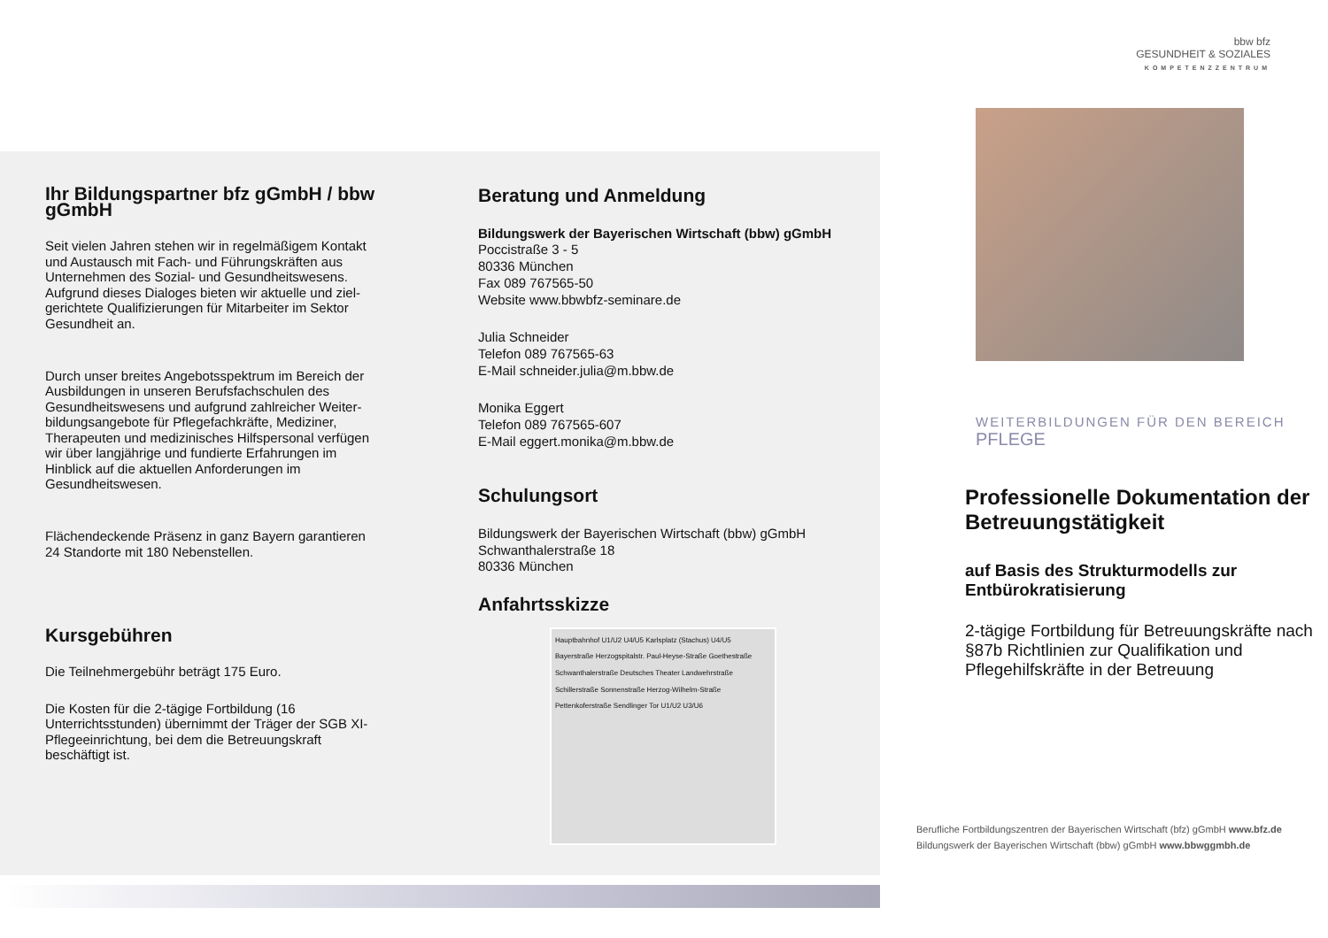Ihr Bildungspartner bfz gGmbH / bbw gGmbH
Seit vielen Jahren stehen wir in regelmäßigem Kontakt und Austausch mit Fach- und Führungskräften aus Unternehmen des Sozial- und Gesundheitswesens. Aufgrund dieses Dialoges bieten wir aktuelle und ziel-gerichtete Qualifizierungen für Mitarbeiter im Sektor Gesundheit an.
Durch unser breites Angebotsspektrum im Bereich der Ausbildungen in unseren Berufsfachschulen des Gesundheitswesens und aufgrund zahlreicher Weiter-bildungsangebote für Pflegefachkräfte, Mediziner, Therapeuten und medizinisches Hilfspersonal verfügen wir über langjährige und fundierte Erfahrungen im Hinblick auf die aktuellen Anforderungen im Gesundheitswesen.
Flächendeckende Präsenz in ganz Bayern garantieren 24 Standorte mit 180 Nebenstellen.
Kursgebühren
Die Teilnehmergebühr beträgt 175 Euro.
Die Kosten für die 2-tägige Fortbildung (16 Unterrichtsstunden) übernimmt der Träger der SGB XI-Pflegeeinrichtung, bei dem die Betreuungskraft beschäftigt ist.
Beratung und Anmeldung
Bildungswerk der Bayerischen Wirtschaft (bbw) gGmbH
Poccistraße 3 - 5
80336 München
Fax 089 767565-50
Website www.bbwbfz-seminare.de
Julia Schneider
Telefon 089 767565-63
E-Mail schneider.julia@m.bbw.de
Monika Eggert
Telefon 089 767565-607
E-Mail eggert.monika@m.bbw.de
Schulungsort
Bildungswerk der Bayerischen Wirtschaft (bbw) gGmbH
Schwanthalerstraße 18
80336 München
Anfahrtsskizze
Hauptbahnhof U1/U2 U4/U5 Karlsplatz (Stachus) U4/U5 Bayerstraße Herzogspitalstr. Paul-Heyse-Straße Goethestraße Schwanthalerstraße Deutsches Theater Landwehrstraße Schillerstraße Sonnenstraße Herzog-Wilhelm-Straße Pettenkoferstraße Sendlinger Tor U1/U2 U3/U6
bbw bfz
GESUNDHEIT & SOZIALES
KOMPETENZZENTRUM
WEITERBILDUNGEN FÜR DEN BEREICH
PFLEGE
Professionelle Dokumentation der Betreuungstätigkeit
auf Basis des Strukturmodells zur Entbürokratisierung
2-tägige Fortbildung für Betreuungskräfte nach §87b Richtlinien zur Qualifikation und Pflegehilfskräfte in der Betreuung
Berufliche Fortbildungszentren der Bayerischen Wirtschaft (bfz) gGmbH www.bfz.de
Bildungswerk der Bayerischen Wirtschaft (bbw) gGmbH www.bbwggmbh.de